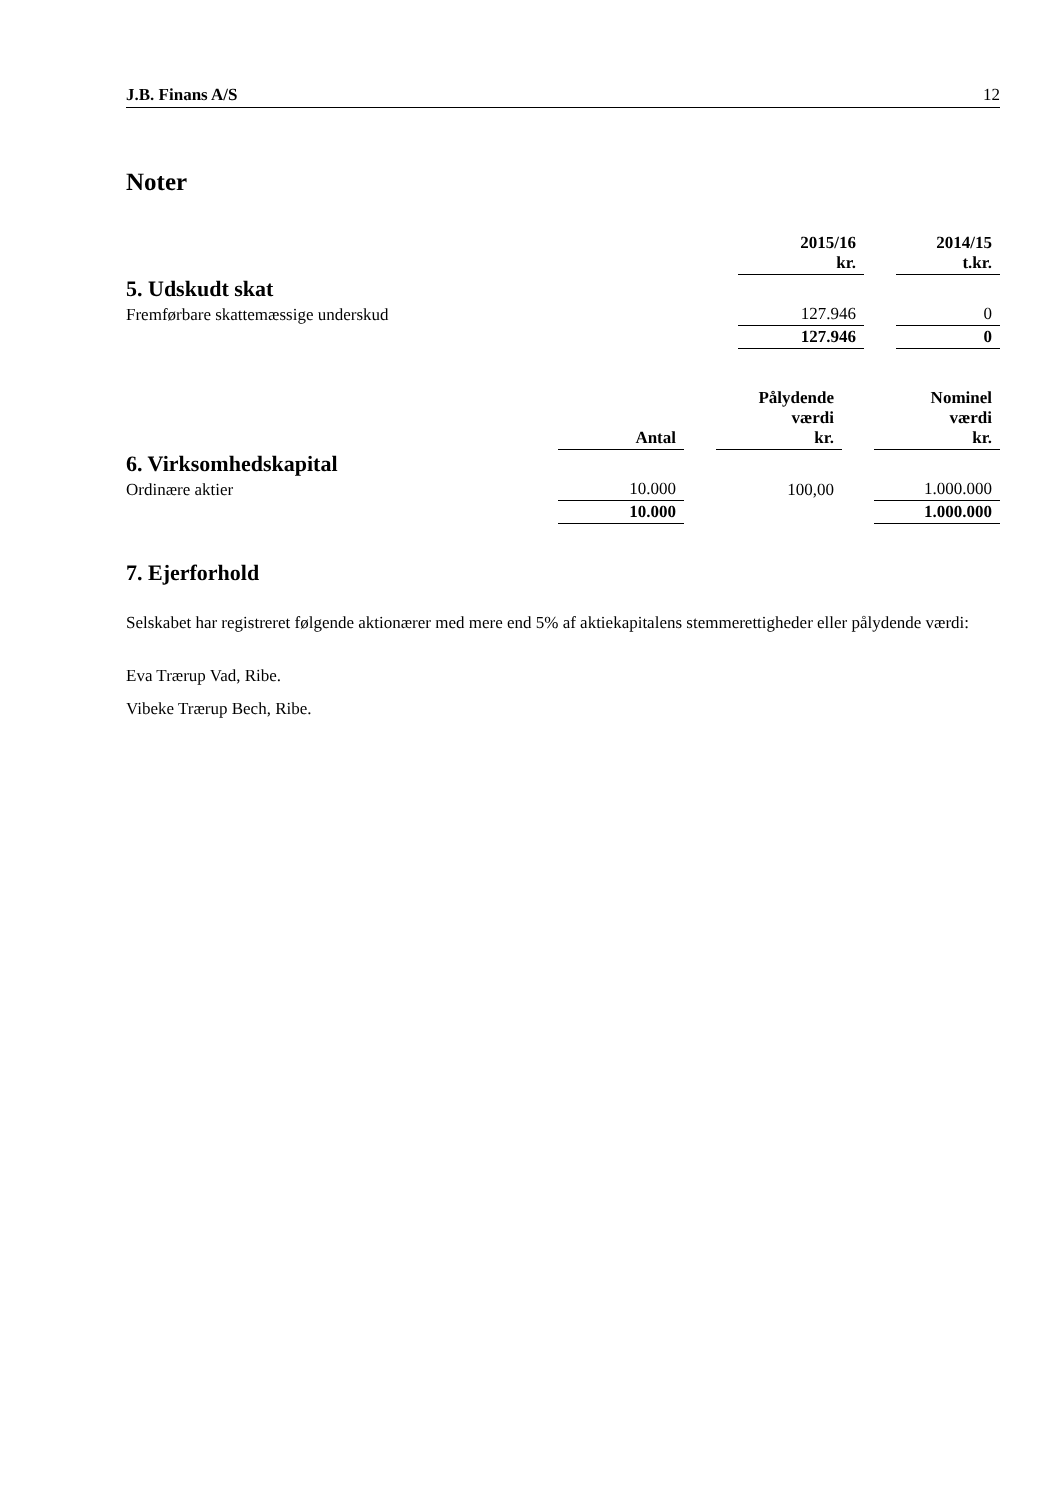J.B. Finans A/S 12
Noter
| | 2015/16 kr. | | 2014/15 t.kr. |
| 5. Udskudt skat | | | |
| Fremførbare skattemæssige underskud | 127.946 | | 0 |
| | 127.946 | | 0 |
| | Antal | | Pålydende værdi kr. | | Nominel værdi kr. |
| 6. Virksomhedskapital | | | | | |
| Ordinære aktier | 10.000 | | 100,00 | | 1.000.000 |
| | 10.000 | | | | 1.000.000 |
7. Ejerforhold
Selskabet har registreret følgende aktionærer med mere end 5% af aktiekapitalens stemmerettigheder eller pålydende værdi:
Eva Trærup Vad, Ribe.
Vibeke Trærup Bech, Ribe.